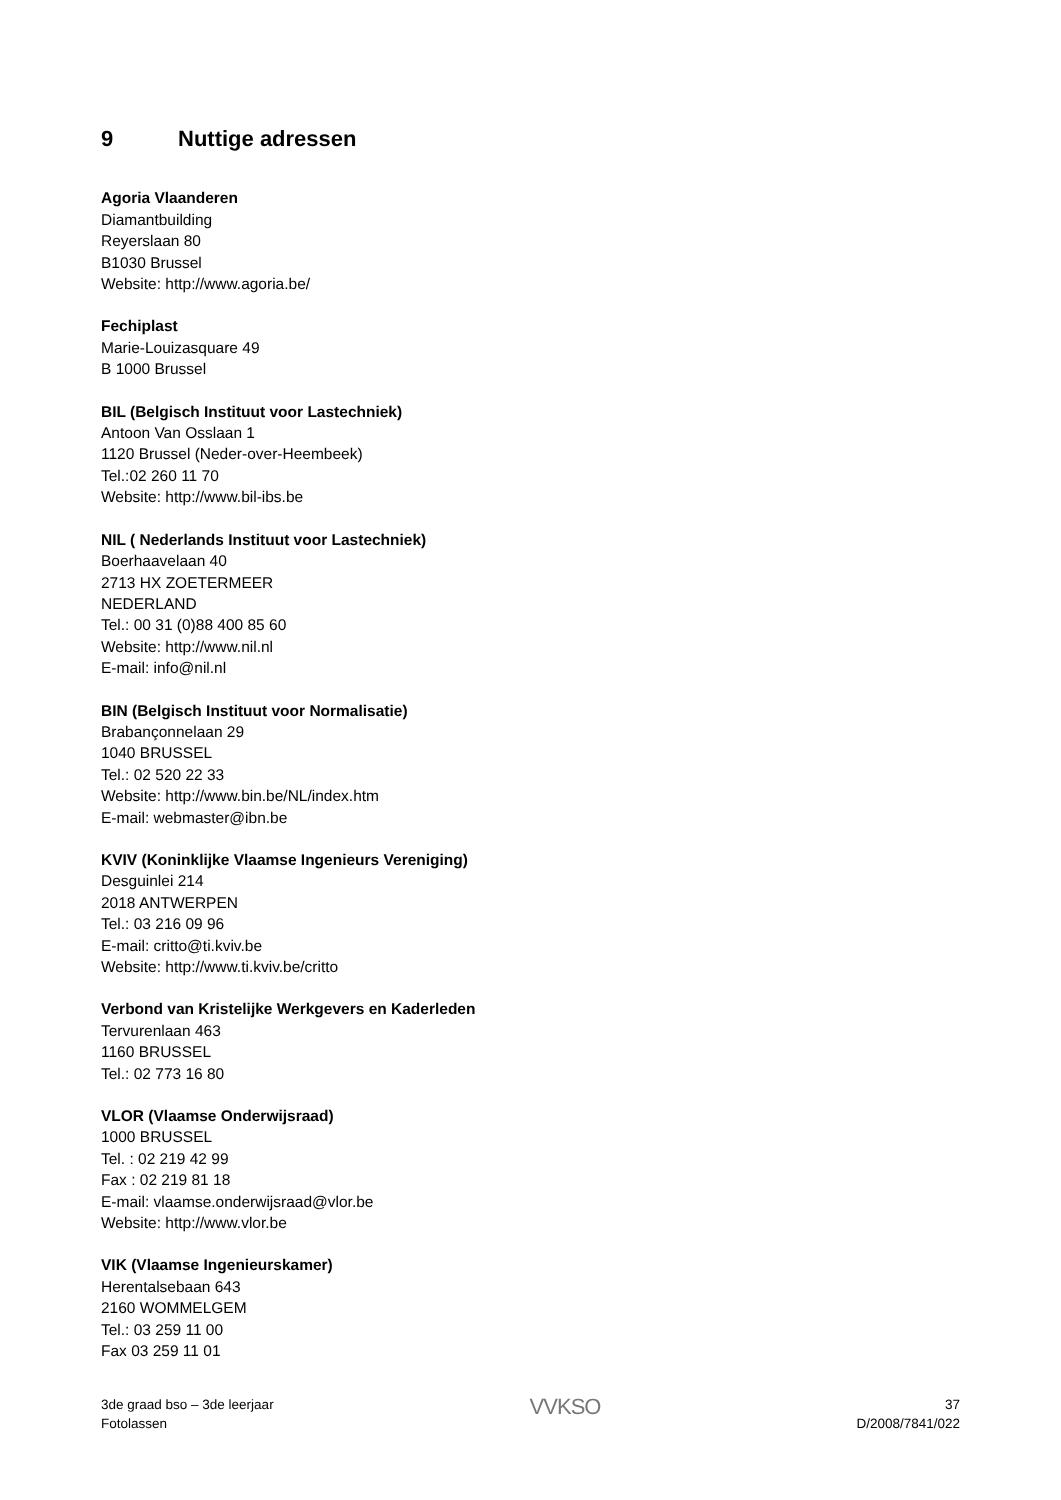9 Nuttige adressen
Agoria Vlaanderen
Diamantbuilding
Reyerslaan 80
B1030 Brussel
Website: http://www.agoria.be/
Fechiplast
Marie-Louizasquare 49
B 1000 Brussel
BIL (Belgisch Instituut voor Lastechniek)
Antoon Van Osslaan 1
1120 Brussel (Neder-over-Heembeek)
Tel.:02 260 11 70
Website: http://www.bil-ibs.be
NIL ( Nederlands Instituut voor Lastechniek)
Boerhaavelaan 40
2713 HX ZOETERMEER
NEDERLAND
Tel.: 00 31 (0)88 400 85 60
Website: http://www.nil.nl
E-mail: info@nil.nl
BIN (Belgisch Instituut voor Normalisatie)
Brabançonnelaan 29
1040 BRUSSEL
Tel.: 02 520 22 33
Website: http://www.bin.be/NL/index.htm
E-mail: webmaster@ibn.be
KVIV (Koninklijke Vlaamse Ingenieurs Vereniging)
Desguinlei 214
2018 ANTWERPEN
Tel.: 03 216 09 96
E-mail: critto@ti.kviv.be
Website: http://www.ti.kviv.be/critto
Verbond van Kristelijke Werkgevers en Kaderleden
Tervurenlaan 463
1160 BRUSSEL
Tel.: 02 773 16 80
VLOR (Vlaamse Onderwijsraad)
1000 BRUSSEL
Tel. : 02 219 42 99
Fax : 02 219 81 18
E-mail: vlaamse.onderwijsraad@vlor.be
Website: http://www.vlor.be
VIK (Vlaamse Ingenieurskamer)
Herentalsebaan 643
2160 WOMMELGEM
Tel.: 03 259 11 00
Fax 03 259 11 01
3de graad bso – 3de leerjaar
Fotolassen
VVKSO
37
D/2008/7841/022